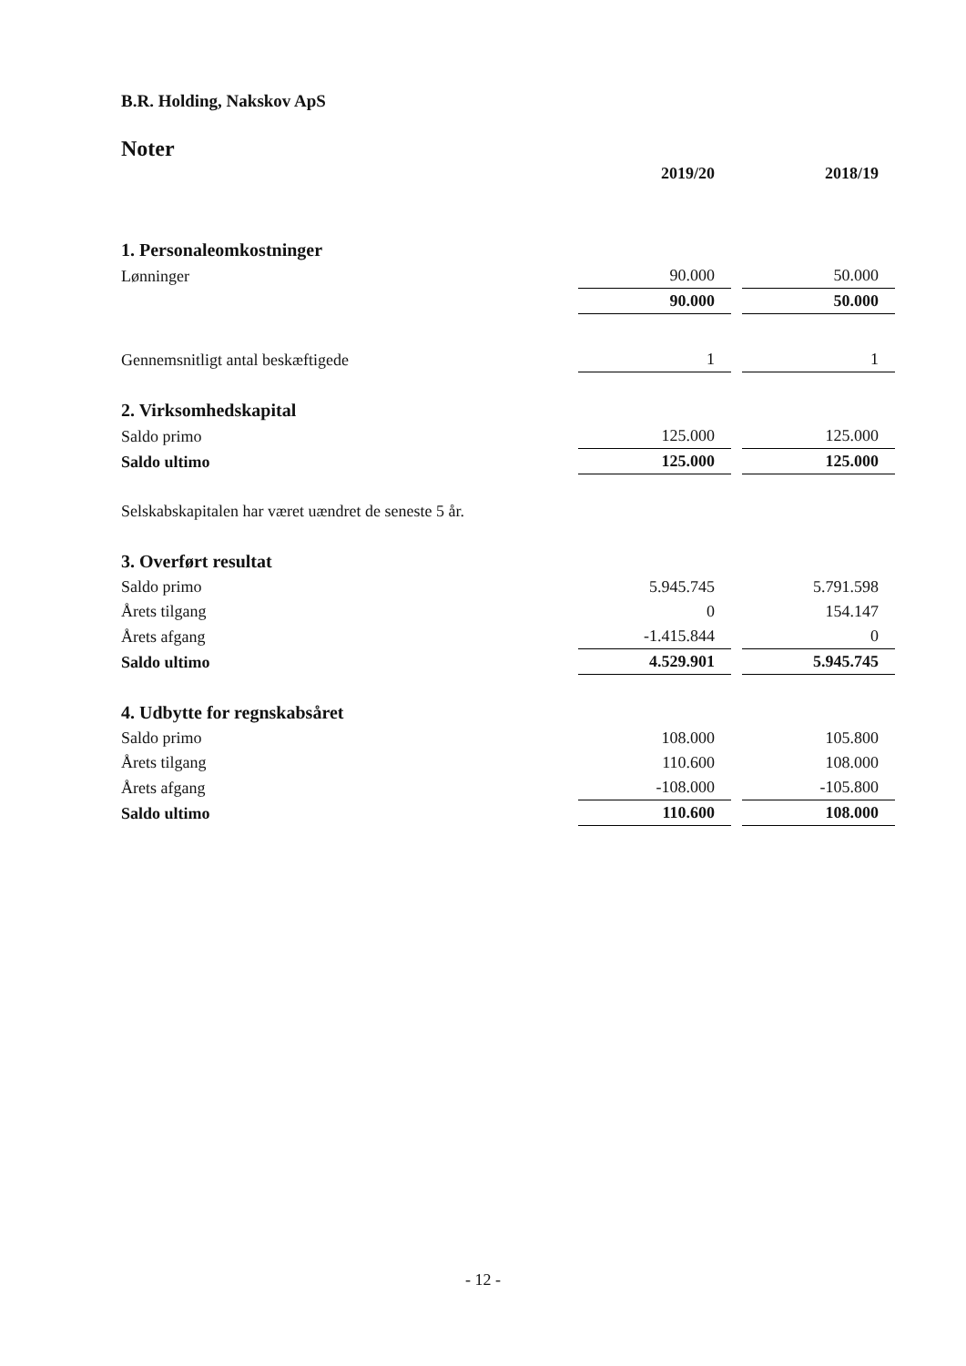B.R. Holding, Nakskov ApS
Noter
| | 2019/20 | 2018/19 |
| 1. Personaleomkostninger | | |
| Lønninger | 90.000 | 50.000 |
| | 90.000 | 50.000 |
| Gennemsnitligt antal beskæftigede | 1 | 1 |
| 2. Virksomhedskapital | | |
| Saldo primo | 125.000 | 125.000 |
| Saldo ultimo | 125.000 | 125.000 |
| Selskabskapitalen har været uændret de seneste 5 år. | | |
| 3. Overført resultat | | |
| Saldo primo | 5.945.745 | 5.791.598 |
| Årets tilgang | 0 | 154.147 |
| Årets afgang | -1.415.844 | 0 |
| Saldo ultimo | 4.529.901 | 5.945.745 |
| 4. Udbytte for regnskabsåret | | |
| Saldo primo | 108.000 | 105.800 |
| Årets tilgang | 110.600 | 108.000 |
| Årets afgang | -108.000 | -105.800 |
| Saldo ultimo | 110.600 | 108.000 |
- 12 -